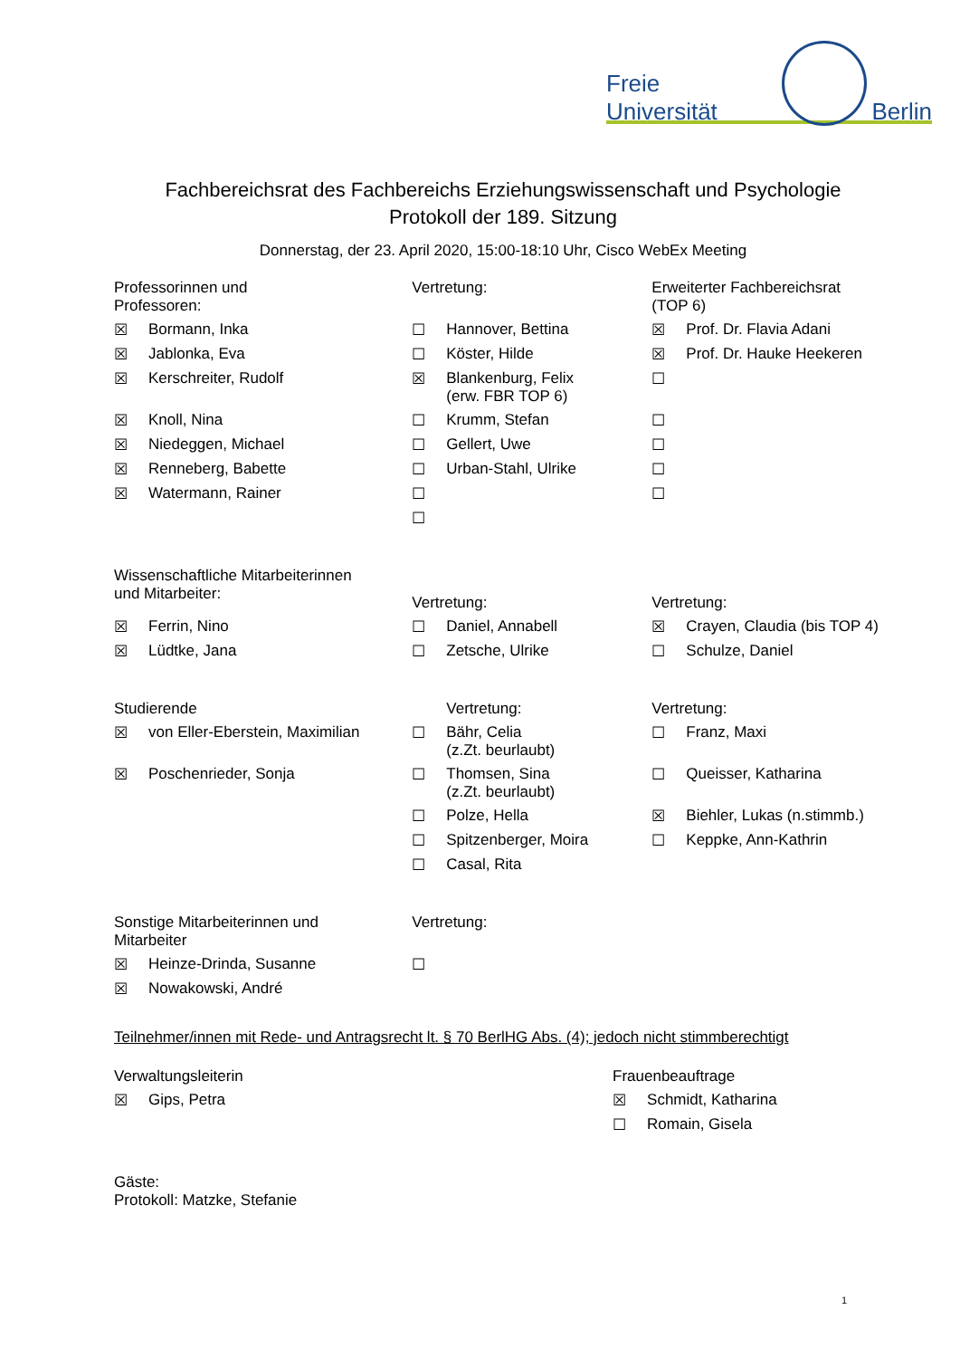Freie Universität Berlin
Fachbereichsrat des Fachbereichs Erziehungswissenschaft und Psychologie
Protokoll der 189. Sitzung
Donnerstag, der 23. April 2020, 15:00-18:10 Uhr, Cisco WebEx Meeting
| Professorinnen und Professoren: | | Vertretung: | | Erweiterter Fachbereichsrat (TOP 6) | |
| --- | --- | --- | --- | --- | --- |
| ☒ | Bormann, Inka | ☐ | Hannover, Bettina | ☒ | Prof. Dr. Flavia Adani |
| ☒ | Jablonka, Eva | ☐ | Köster, Hilde | ☒ | Prof. Dr. Hauke Heekeren |
| ☒ | Kerschreiter, Rudolf | ☒ | Blankenburg, Felix (erw. FBR TOP 6) | ☐ | |
| ☒ | Knoll, Nina | ☐ | Krumm, Stefan | ☐ | |
| ☒ | Niedeggen, Michael | ☐ | Gellert, Uwe | ☐ | |
| ☒ | Renneberg, Babette | ☐ | Urban-Stahl, Ulrike | ☐ | |
| ☒ | Watermann, Rainer | ☐ | | ☐ | |
| | | ☐ | | | |
| Wissenschaftliche Mitarbeiterinnen und Mitarbeiter: | | Vertretung: | | Vertretung: | |
| ☒ | Ferrin, Nino | ☐ | Daniel, Annabell | ☒ | Crayen, Claudia (bis TOP 4) |
| ☒ | Lüdtke, Jana | ☐ | Zetsche, Ulrike | ☐ | Schulze, Daniel |
| Studierende | | Vertretung: | | Vertretung: | |
| ☒ | von Eller-Eberstein, Maximilian | ☐ | Bähr, Celia (z.Zt. beurlaubt) | ☐ | Franz, Maxi |
| ☒ | Poschenrieder, Sonja | ☐ | Thomsen, Sina (z.Zt. beurlaubt) | ☐ | Queisser, Katharina |
| | | ☐ | Polze, Hella | ☒ | Biehler, Lukas (n.stimmb.) |
| | | ☐ | Spitzenberger, Moira | ☐ | Keppke, Ann-Kathrin |
| | | ☐ | Casal, Rita | | |
| Sonstige Mitarbeiterinnen und Mitarbeiter | | Vertretung: | | | |
| ☒ | Heinze-Drinda, Susanne | ☐ | | | |
| ☒ | Nowakowski, André | | | | |
Teilnehmer/innen mit Rede- und Antragsrecht lt. § 70 BerlHG Abs. (4); jedoch nicht stimmberechtigt
| Verwaltungsleiterin | | Frauenbeauftrage | |
| --- | --- | --- | --- |
| ☒ | Gips, Petra | ☒ | Schmidt, Katharina |
| | | ☐ | Romain, Gisela |
Gäste:
Protokoll: Matzke, Stefanie
1